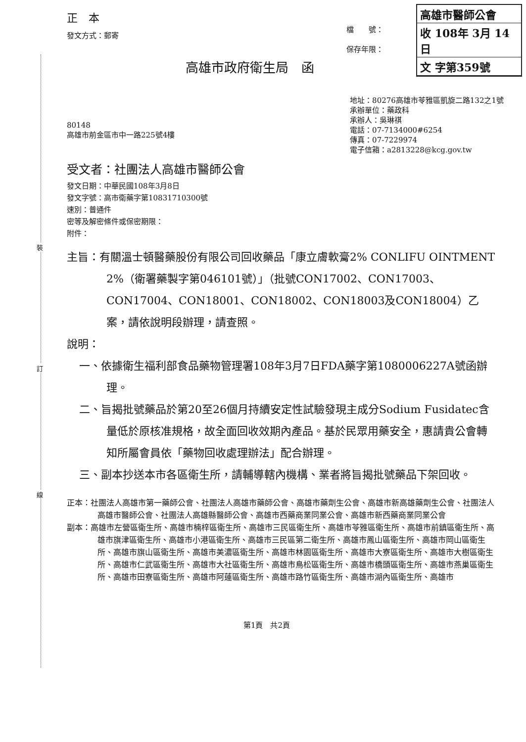裝
訂
線
高雄市醫師公會
收 108年 3月 14日
文 字第359號
正　本
發文方式：郵寄
檔　　號：
保存年限：
高雄市政府衛生局　函
80148
高雄市前金區市中一路225號4樓
地址：80276高雄市苓雅區凱旋二路132之1號
承辦單位：藥政科
承辦人：吳琳祺
電話：07-7134000#6254
傳真：07-7229974
電子信箱：a2813228@kcg.gov.tw
受文者：社團法人高雄市醫師公會
發文日期：中華民國108年3月8日
發文字號：高市衛藥字第10831710300號
速別：普通件
密等及解密條件或保密期限：
附件：
主旨：有關溫士頓醫藥股份有限公司回收藥品「康立膚軟膏2% CONLIFU OINTMENT 2%（衛署藥製字第046101號）」（批號CON17002、CON17003、CON17004、CON18001、CON18002、CON18003及CON18004）乙案，請依說明段辦理，請查照。
說明：
一、依據衛生福利部食品藥物管理署108年3月7日FDA藥字第1080006227A號函辦理。
二、旨揭批號藥品於第20至26個月持續安定性試驗發現主成分Sodium Fusidatec含量低於原核准規格，故全面回收效期內產品。基於民眾用藥安全，惠請貴公會轉知所屬會員依「藥物回收處理辦法」配合辦理。
三、副本抄送本市各區衛生所，請輔導轄內機構、業者將旨揭批號藥品下架回收。
正本：社團法人高雄市第一藥師公會、社團法人高雄市藥師公會、高雄市藥劑生公會、高雄市新高雄藥劑生公會、社團法人高雄市醫師公會、社團法人高雄縣醫師公會、高雄市西藥商業同業公會、高雄市新西藥商業同業公會
副本：高雄市左營區衛生所、高雄市楠梓區衛生所、高雄市三民區衛生所、高雄市苓雅區衛生所、高雄市前鎮區衛生所、高雄市旗津區衛生所、高雄市小港區衛生所、高雄市三民區第二衛生所、高雄市鳳山區衛生所、高雄市岡山區衛生所、高雄市旗山區衛生所、高雄市美濃區衛生所、高雄市林園區衛生所、高雄市大寮區衛生所、高雄市大樹區衛生所、高雄市仁武區衛生所、高雄市大社區衛生所、高雄市鳥松區衛生所、高雄市橋頭區衛生所、高雄市燕巢區衛生所、高雄市田寮區衛生所、高雄市阿蓮區衛生所、高雄市路竹區衛生所、高雄市湖內區衛生所、高雄市
第1頁　共2頁